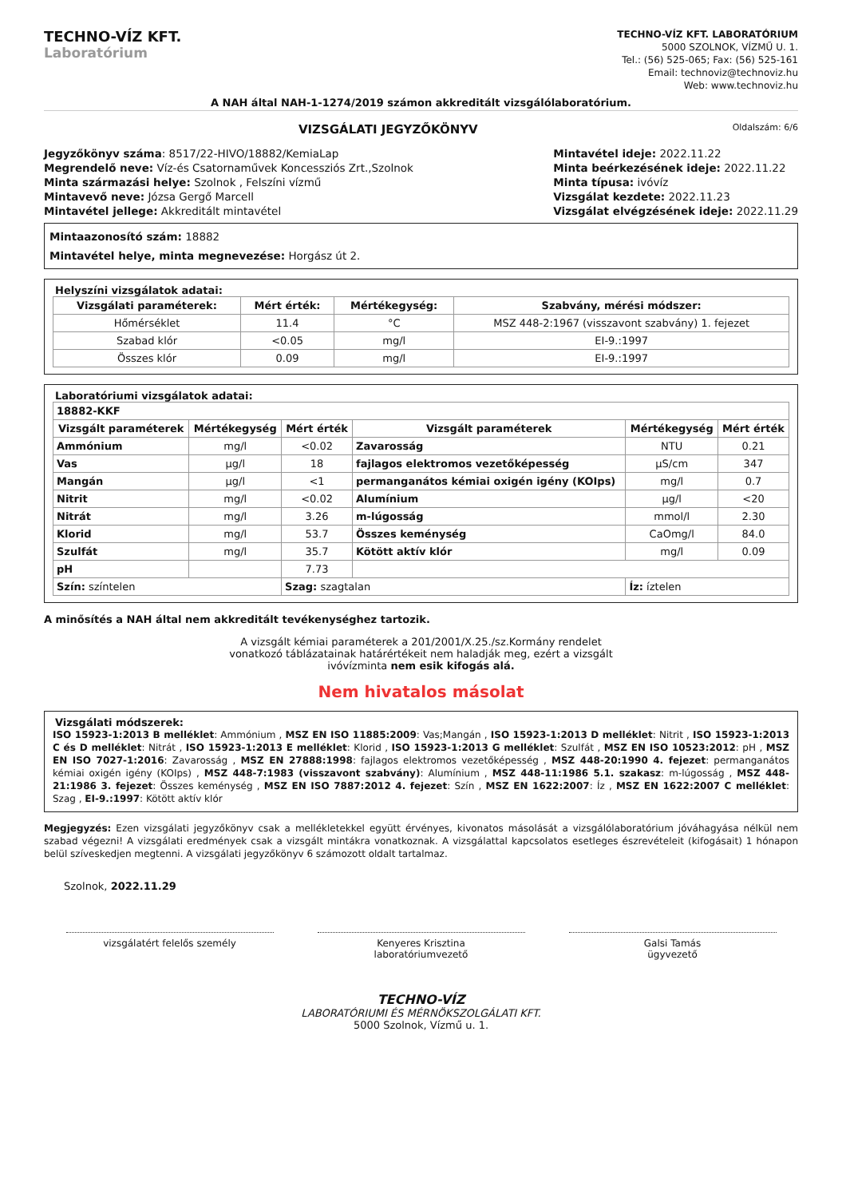TECHNO-VÍZ KFT.
Laboratórium
TECHNO-VÍZ KFT. LABORATÓRIUM
5000 SZOLNOK, VÍZMŰ U. 1.
Tel.: (56) 525-065; Fax: (56) 525-161
Email: technoviz@technoviz.hu
Web: www.technoviz.hu
A NAH által NAH-1-1274/2019 számon akkreditált vizsgálólaboratórium.
VIZSGÁLATI JEGYZŐKÖNYV Oldalszám: 6/6
Jegyzőkönyv száma: 8517/22-HIVO/18882/KemiaLap
Megrendelő neve: Víz-és Csatornaművek Koncessziós Zrt.,Szolnok
Minta származási helye: Szolnok , Felszíni vízmű
Mintavevő neve: Józsa Gergő Marcell
Mintavétel jellege: Akkreditált mintavétel
Mintavétel ideje: 2022.11.22
Minta beérkezésének ideje: 2022.11.22
Minta típusa: ivóvíz
Vizsgálat kezdete: 2022.11.23
Vizsgálat elvégzésének ideje: 2022.11.29
Mintaazonosító szám: 18882
Mintavétel helye, minta megnevezése: Horgász út 2.
Helyszíni vizsgálatok adatai:
| Vizsgálati paraméterek: | Mért érték: | Mértékegység: | Szabvány, mérési módszer: |
| --- | --- | --- | --- |
| Hőmérséklet | 11.4 | °C | MSZ 448-2:1967 (visszavont szabvány) 1. fejezet |
| Szabad klór | <0.05 | mg/l | EI-9.:1997 |
| Összes klór | 0.09 | mg/l | EI-9.:1997 |
Laboratóriumi vizsgálatok adatai:
| 18882-KKF | | | | | |
| --- | --- | --- | --- | --- | --- |
| Vizsgált paraméterek | Mértékegység | Mért érték | Vizsgált paraméterek | Mértékegység | Mért érték |
| Ammónium | mg/l | <0.02 | Zavarosság | NTU | 0.21 |
| Vas | µg/l | 18 | fajlagos elektromos vezetőképesség | µS/cm | 347 |
| Mangán | µg/l | <1 | permanganátos kémiai oxigén igény (KOIps) | mg/l | 0.7 |
| Nitrit | mg/l | <0.02 | Alumínium | µg/l | <20 |
| Nitrát | mg/l | 3.26 | m-lúgosság | mmol/l | 2.30 |
| Klorid | mg/l | 53.7 | Összes keménység | CaOmg/l | 84.0 |
| Szulfát | mg/l | 35.7 | Kötött aktív klór | mg/l | 0.09 |
| pH | | 7.73 | | | |
| Szín: színtelen | | Szag: szagtalan | | Íz: íztelen | |
A minősítés a NAH által nem akkreditált tevékenységhez tartozik.
A vizsgált kémiai paraméterek a 201/2001/X.25./sz.Kormány rendelet
vonatkozó táblázatainak határértékeit nem haladják meg, ezért a vizsgált
ivóvízminta nem esik kifogás alá.
Nem hivatalos másolat
Vizsgálati módszerek:
ISO 15923-1:2013 B melléklet: Ammónium , MSZ EN ISO 11885:2009: Vas;Mangán , ISO 15923-1:2013 D melléklet: Nitrit , ISO 15923-1:2013 C és D melléklet: Nitrát , ISO 15923-1:2013 E melléklet: Klorid , ISO 15923-1:2013 G melléklet: Szulfát , MSZ EN ISO 10523:2012: pH , MSZ EN ISO 7027-1:2016: Zavarosság , MSZ EN 27888:1998: fajlagos elektromos vezetőképesség , MSZ 448-20:1990 4. fejezet: permanganátos kémiai oxigén igény (KOIps) , MSZ 448-7:1983 (visszavont szabvány): Alumínium , MSZ 448-11:1986 5.1. szakasz: m-lúgosság , MSZ 448-21:1986 3. fejezet: Összes keménység , MSZ EN ISO 7887:2012 4. fejezet: Szín , MSZ EN 1622:2007: Íz , MSZ EN 1622:2007 C melléklet: Szag , EI-9.:1997: Kötött aktív klór
Megjegyzés: Ezen vizsgálati jegyzőkönyv csak a mellékletekkel együtt érvényes, kivonatos másolását a vizsgálólaboratórium jóváhagyása nélkül nem szabad végezni! A vizsgálati eredmények csak a vizsgált mintákra vonatkoznak. A vizsgálattal kapcsolatos esetleges észrevételeit (kifogásait) 1 hónapon belül szíveskedjen megtenni. A vizsgálati jegyzőkönyv 6 számozott oldalt tartalmaz.
Szolnok, 2022.11.29
vizsgálatért felelős személy Kenyeres Krisztina
laboratóriumvezető
Galsi Tamás
ügyvezető
TECHNO-VÍZ
LABORATÓRIUMI ÉS MÉRNÖKSZOLGÁLATI KFT.
5000 Szolnok, Vízmű u. 1.